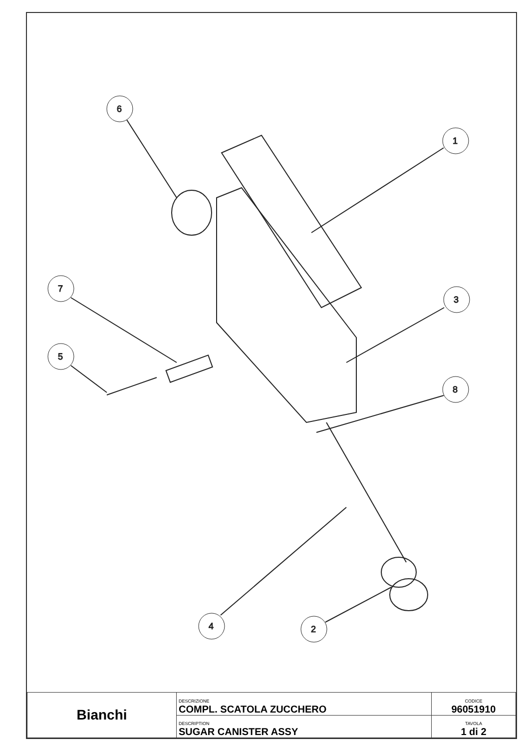6
1
7
3
5
8
4
2
| Bianchi | DESCRIZIONE COMPL. SCATOLA ZUCCHERO | CODICE 96051910 |
| | DESCRIPTION SUGAR CANISTER ASSY | TAVOLA 1 di 2 |